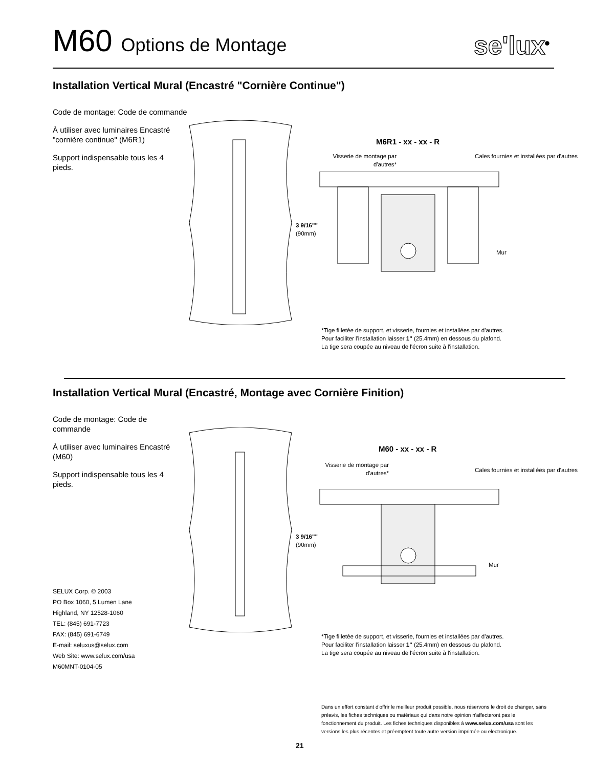M60 Options de Montage
se'lux<sup>®</sup>
Installation Vertical Mural (Encastré "Cornière Continue")
Code de montage: Code de commande
À utiliser avec luminaires Encastré "cornière continue" (M6R1)
Support indispensable tous les 4 pieds.
M6R1 - xx - xx - R
Visserie de montage par d'autres*
Cales fournies et installées par d'autres
3 9/16""
(90mm)
Mur
*Tige filletée de support, et visserie, fournies et installées par d'autres.
Pour faciliter l'installation laisser 1" (25.4mm) en dessous du plafond.
La tige sera coupée au niveau de l'écron suite à l'installation.
Installation Vertical Mural (Encastré, Montage avec Cornière Finition)
Code de montage: Code de commande
À utiliser avec luminaires Encastré (M60)
Support indispensable tous les 4 pieds.
M60 - xx - xx - R
Visserie de montage par d'autres*
Cales fournies et installées par d'autres
3 9/16""
(90mm)
Mur
*Tige filletée de support, et visserie, fournies et installées par d'autres.
Pour faciliter l'installation laisser 1" (25.4mm) en dessous du plafond.
La tige sera coupée au niveau de l'écron suite à l'installation.
SELUX Corp. © 2003
PO Box 1060, 5 Lumen Lane
Highland, NY 12528-1060
TEL: (845) 691-7723
FAX: (845) 691-6749
E-mail: seluxus@selux.com
Web Site: www.selux.com/usa
M60MNT-0104-05
Dans un effort constant d'offrir le meilleur produit possible, nous réservons le droit de changer, sans préavis, les fiches techniques ou matériaux qui dans notre opinion n'affecteront pas le fonctionnement du produit. Les fiches techniques disponibles à www.selux.com/usa sont les versions les plus récentes et préemptent toute autre version imprimée ou electronique.
21